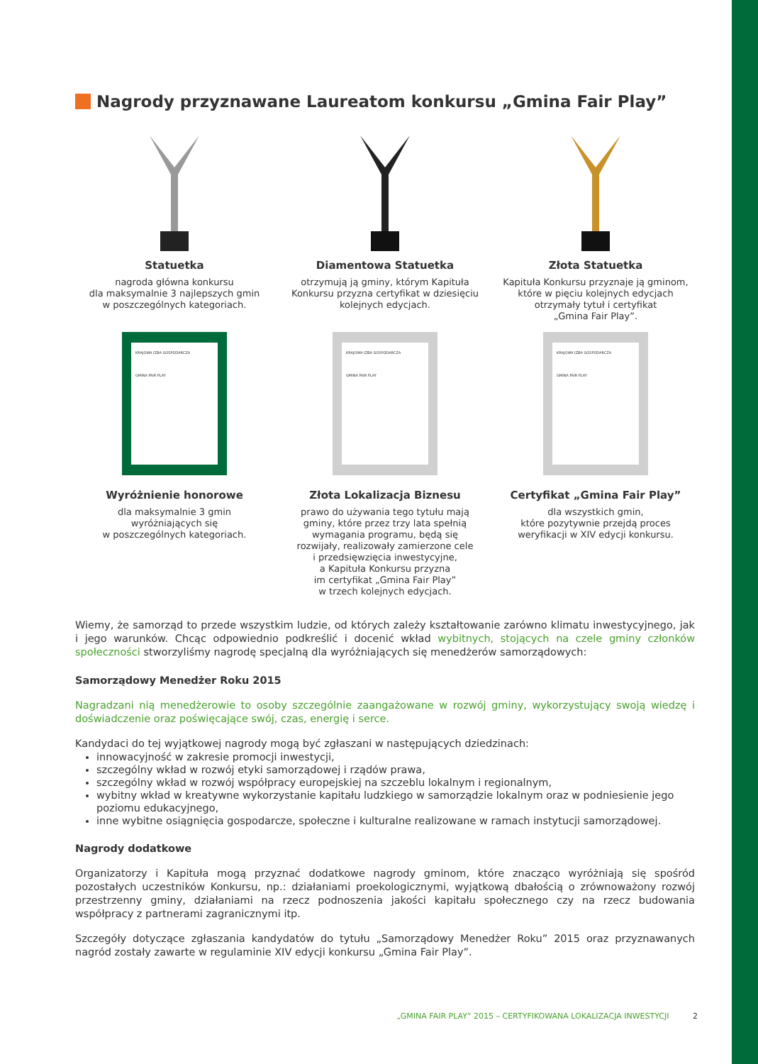Nagrody przyznawane Laureatom konkursu „Gmina Fair Play”
Statuetka
nagroda główna konkursu
dla maksymalnie 3 najlepszych gmin
w poszczególnych kategoriach.
Diamentowa Statuetka
otrzymują ją gminy, którym Kapituła
Konkursu przyzna certyfikat w dziesięciu
kolejnych edycjach.
Złota Statuetka
Kapituła Konkursu przyznaje ją gminom,
które w pięciu kolejnych edycjach
otrzymały tytuł i certyfikat
„Gmina Fair Play”.
KRAJOWA IZBA GOSPODARCZA
GMINA FAIR PLAY
Wyróżnienie honorowe
dla maksymalnie 3 gmin
wyróżniających się
w poszczególnych kategoriach.
KRAJOWA IZBA GOSPODARCZA
GMINA FAIR PLAY
Złota Lokalizacja Biznesu
prawo do używania tego tytułu mają
gminy, które przez trzy lata spełnią
wymagania programu, będą się
rozwijały, realizowały zamierzone cele
i przedsięwzięcia inwestycyjne,
a Kapituła Konkursu przyzna
im certyfikat „Gmina Fair Play”
w trzech kolejnych edycjach.
KRAJOWA IZBA GOSPODARCZA
GMINA FAIR PLAY
Certyfikat „Gmina Fair Play”
dla wszystkich gmin,
które pozytywnie przejdą proces
weryfikacji w XIV edycji konkursu.
Wiemy, że samorząd to przede wszystkim ludzie, od których zależy kształtowanie zarówno klimatu inwestycyjnego, jak i jego warunków. Chcąc odpowiednio podkreślić i docenić wkład wybitnych, stojących na czele gminy członków społeczności stworzyliśmy nagrodę specjalną dla wyróżniających się menedżerów samorządowych:
Samorządowy Menedżer Roku 2015
Nagradzani nią menedżerowie to osoby szczególnie zaangażowane w rozwój gminy, wykorzystujący swoją wiedzę i doświadczenie oraz poświęcające swój, czas, energię i serce.
Kandydaci do tej wyjątkowej nagrody mogą być zgłaszani w następujących dziedzinach:
innowacyjność w zakresie promocji inwestycji,
szczególny wkład w rozwój etyki samorządowej i rządów prawa,
szczególny wkład w rozwój współpracy europejskiej na szczeblu lokalnym i regionalnym,
wybitny wkład w kreatywne wykorzystanie kapitału ludzkiego w samorządzie lokalnym oraz w podniesienie jego poziomu edukacyjnego,
inne wybitne osiągnięcia gospodarcze, społeczne i kulturalne realizowane w ramach instytucji samorządowej.
Nagrody dodatkowe
Organizatorzy i Kapituła mogą przyznać dodatkowe nagrody gminom, które znacząco wyróżniają się spośród pozostałych uczestników Konkursu, np.: działaniami proekologicznymi, wyjątkową dbałością o zrównoważony rozwój przestrzenny gminy, działaniami na rzecz podnoszenia jakości kapitału społecznego czy na rzecz budowania współpracy z partnerami zagranicznymi itp.
Szczegóły dotyczące zgłaszania kandydatów do tytułu „Samorządowy Menedżer Roku” 2015 oraz przyznawanych nagród zostały zawarte w regulaminie XIV edycji konkursu „Gmina Fair Play”.
„GMINA FAIR PLAY” 2015 – CERTYFIKOWANA LOKALIZACJA INWESTYCJI 2